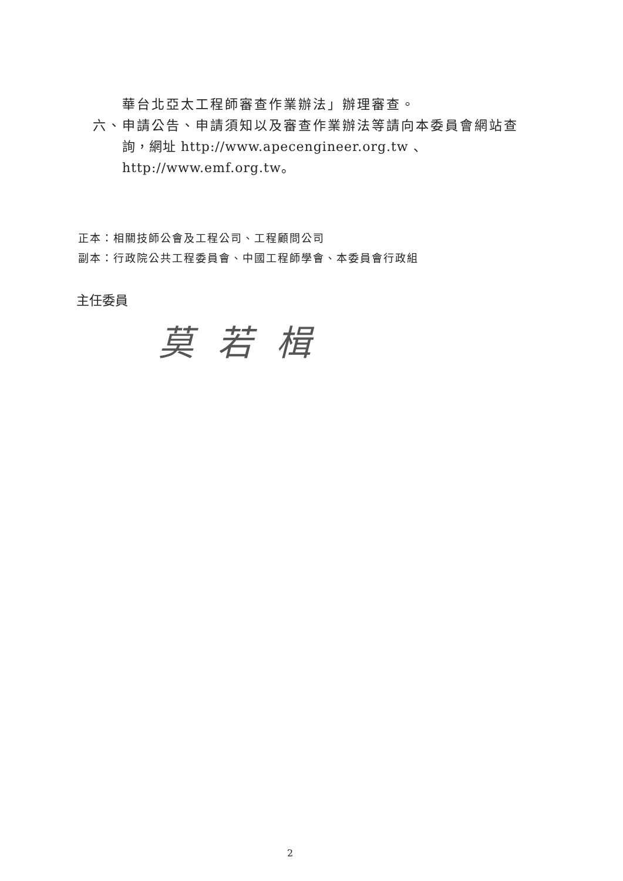華台北亞太工程師審查作業辦法」辦理審查。
六、申請公告、申請須知以及審查作業辦法等請向本委員會網站查
詢，網址 http://www.apecengineer.org.tw 、
http://www.emf.org.tw。
正本：相關技師公會及工程公司、工程顧問公司
副本：行政院公共工程委員會、中國工程師學會、本委員會行政組
主任委員
莫若楫
2